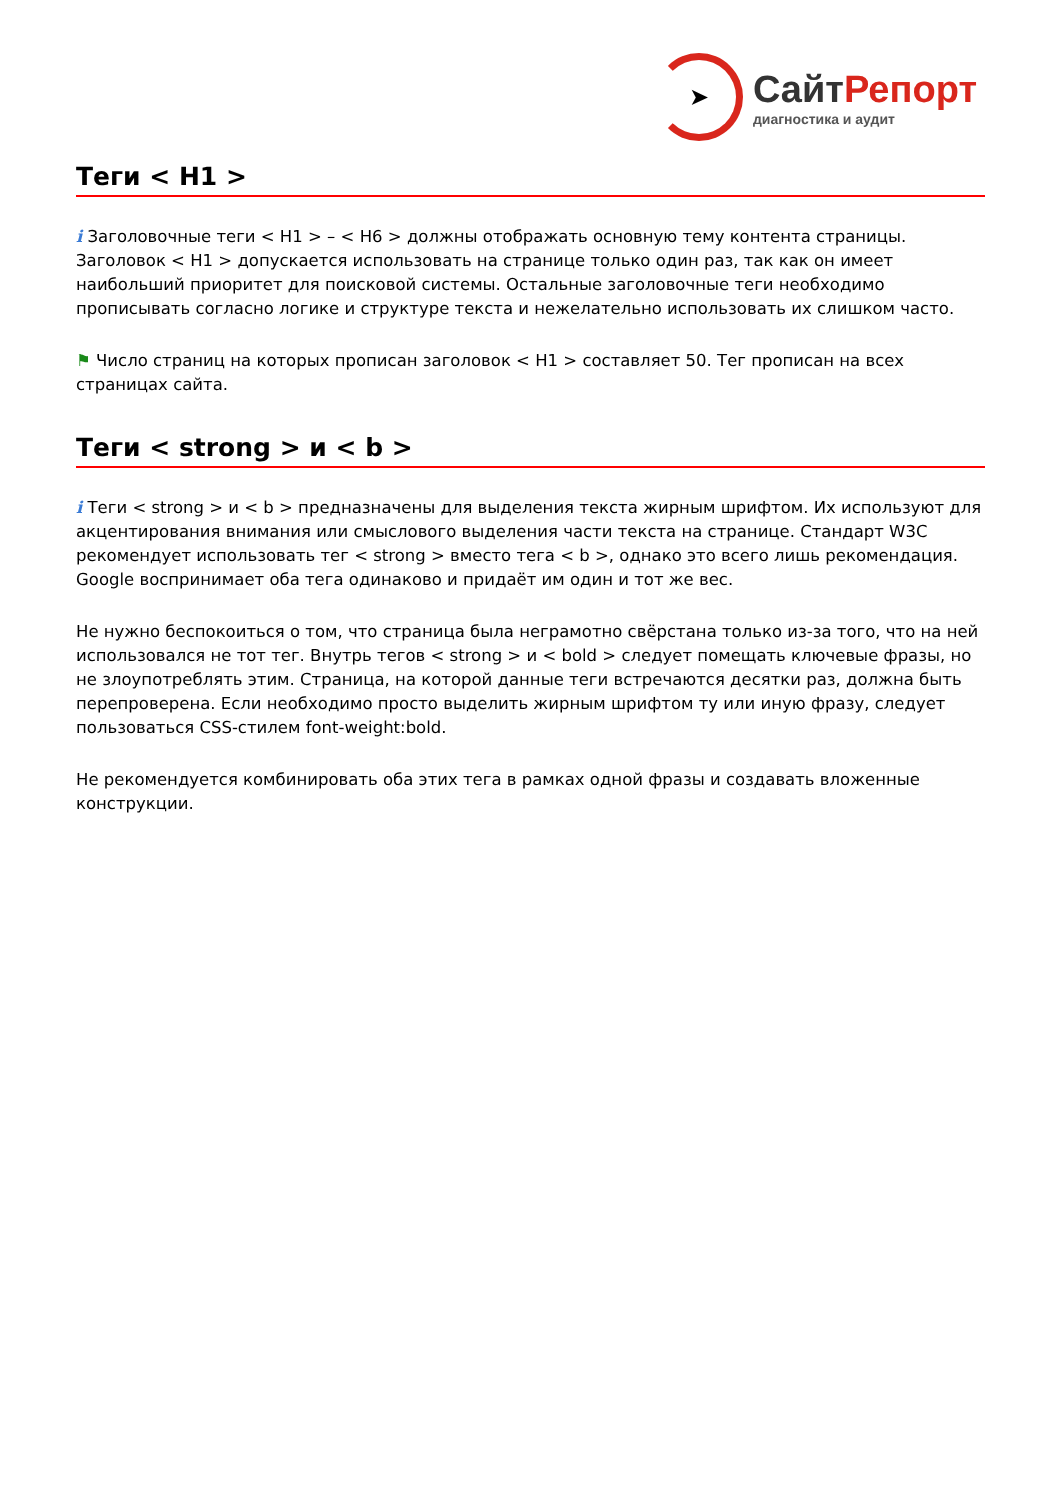➤
СайтРепорт
диагностика и аудит
Теги < H1 >
i Заголовочные теги < H1 > – < H6 > должны отображать основную тему контента страницы. Заголовок < H1 > допускается использовать на странице только один раз, так как он имеет наибольший приоритет для поисковой системы. Остальные заголовочные теги необходимо прописывать согласно логике и структуре текста и нежелательно использовать их слишком часто.
⚑ Число страниц на которых прописан заголовок < H1 > составляет 50. Тег прописан на всех страницах сайта.
Теги < strong > и < b >
i Теги < strong > и < b > предназначены для выделения текста жирным шрифтом. Их используют для акцентирования внимания или смыслового выделения части текста на странице. Стандарт W3C рекомендует использовать тег < strong > вместо тега < b >, однако это всего лишь рекомендация. Google воспринимает оба тега одинаково и придаёт им один и тот же вес.
Не нужно беспокоиться о том, что страница была неграмотно свёрстана только из-за того, что на ней использовался не тот тег. Внутрь тегов < strong > и < bold > следует помещать ключевые фразы, но не злоупотреблять этим. Страница, на которой данные теги встречаются десятки раз, должна быть перепроверена. Если необходимо просто выделить жирным шрифтом ту или иную фразу, следует пользоваться CSS-стилем font-weight:bold.
Не рекомендуется комбинировать оба этих тега в рамках одной фразы и создавать вложенные конструкции.